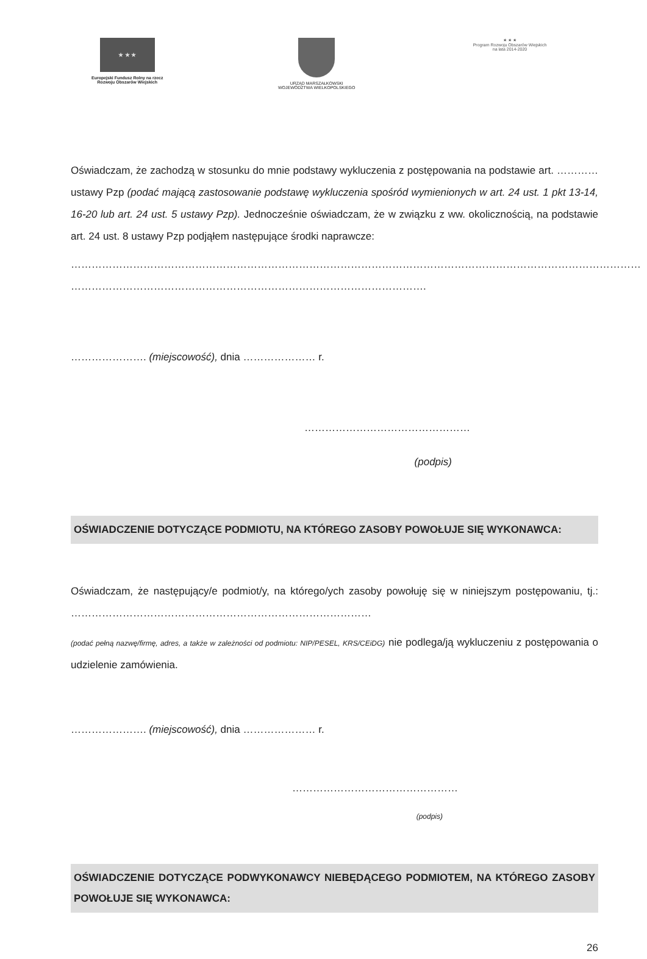★ ★ ★
Europejski Fundusz Rolny na rzecz
Rozwoju Obszarów Wiejskich
URZĄD MARSZAŁKOWSKI
WOJEWÓDZTWA WIELKOPOLSKIEGO
★ ★ ★
Program Rozwoju Obszarów Wiejskich na lata 2014-2020
Oświadczam, że zachodzą w stosunku do mnie podstawy wykluczenia z postępowania na podstawie art. ………… ustawy Pzp (podać mającą zastosowanie podstawę wykluczenia spośród wymienionych w art. 24 ust. 1 pkt 13-14, 16-20 lub art. 24 ust. 5 ustawy Pzp). Jednocześnie oświadczam, że w związku z ww. okolicznością, na podstawie art. 24 ust. 8 ustawy Pzp podjąłem następujące środki naprawcze:
…………………………………………………………………………………………………………………………………………………
………………………………………………………………………………………….
…………………. (miejscowość), dnia ………………… r.
…………………………………………
(podpis)
OŚWIADCZENIE DOTYCZĄCE PODMIOTU, NA KTÓREGO ZASOBY POWOŁUJE SIĘ WYKONAWCA:
Oświadczam, że następujący/e podmiot/y, na którego/ych zasoby powołuję się w niniejszym postępowaniu, tj.: ……………………………………………………………………………
(podać pełną nazwę/firmę, adres, a także w zależności od podmiotu: NIP/PESEL, KRS/CEiDG) nie podlega/ją wykluczeniu z postępowania o udzielenie zamówienia.
…………………. (miejscowość), dnia ………………… r.
…………………………………………
(podpis)
OŚWIADCZENIE DOTYCZĄCE PODWYKONAWCY NIEBĘDĄCEGO PODMIOTEM, NA KTÓREGO ZASOBY POWOŁUJE SIĘ WYKONAWCA:
26